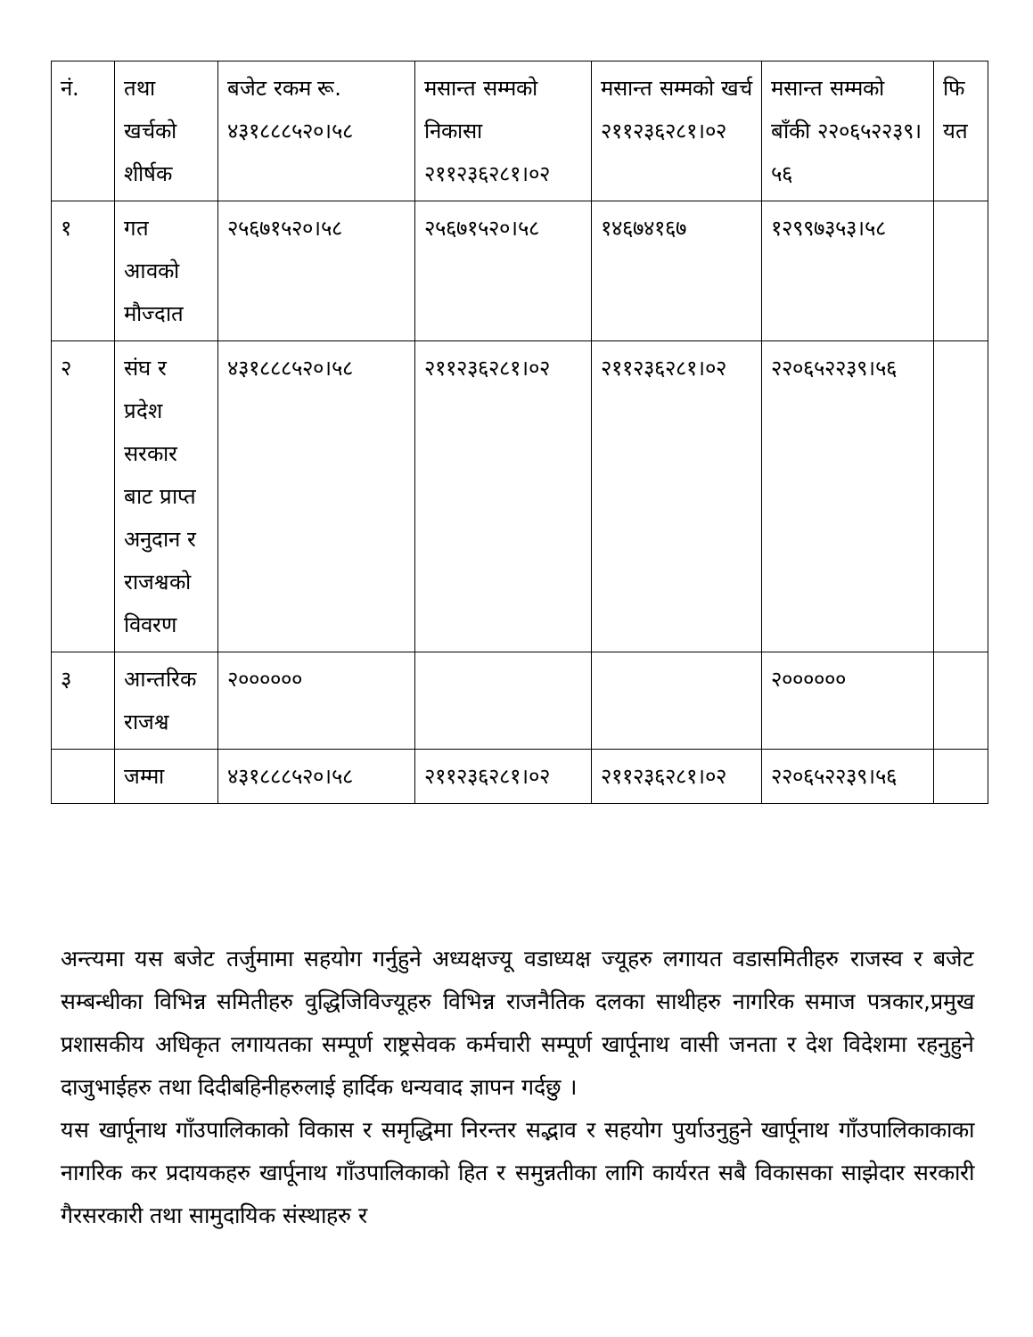| नं. | तथा खर्चको शीर्षक | बजेट रकम रू. ४३१८८८५२०।५८ | मसान्त सम्मको निकासा २११२३६२८१।०२ | मसान्त सम्मको खर्च २११२३६२८१।०२ | मसान्त सम्मको बाँकी २२०६५२२३९।५६ | फि यत |
| १ | गत आवको मौज्दात | २५६७१५२०।५८ | २५६७१५२०।५८ | १४६७४१६७ | १२९९७३५३।५८ | |
| २ | संघ र प्रदेश सरकार बाट प्राप्त अनुदान र राजश्वको विवरण | ४३१८८८५२०।५८ | २११२३६२८१।०२ | २११२३६२८१।०२ | २२०६५२२३९।५६ | |
| ३ | आन्तरिक राजश्व | २०००००० | | | २०००००० | |
| | जम्मा | ४३१८८८५२०।५८ | २११२३६२८१।०२ | २११२३६२८१।०२ | २२०६५२२३९।५६ | |
अन्त्यमा यस बजेट तर्जुमामा सहयोग गर्नुहुने अध्यक्षज्यू वडाध्यक्ष ज्यूहरु लगायत वडासमितीहरु राजस्व र बजेट सम्बन्धीका विभिन्न समितीहरु वुद्धिजिविज्यूहरु विभिन्न राजनैतिक दलका साथीहरु नागरिक समाज पत्रकार,प्रमुख प्रशासकीय अधिकृत लगायतका सम्पूर्ण राष्ट्रसेवक कर्मचारी सम्पूर्ण खार्पूनाथ वासी जनता र देश विदेशमा रहनुहुने दाजुभाईहरु तथा दिदीबहिनीहरुलाई हार्दिक धन्यवाद ज्ञापन गर्दछु ।
यस खार्पूनाथ गाँउपालिकाको विकास र समृद्धिमा निरन्तर सद्भाव र सहयोग पुर्याउनुहुने खार्पूनाथ गाँउपालिकाकाका नागरिक कर प्रदायकहरु खार्पूनाथ गाँउपालिकाको हित र समुन्नतीका लागि कार्यरत सबै विकासका साझेदार सरकारी गैरसरकारी तथा सामुदायिक संस्थाहरु र